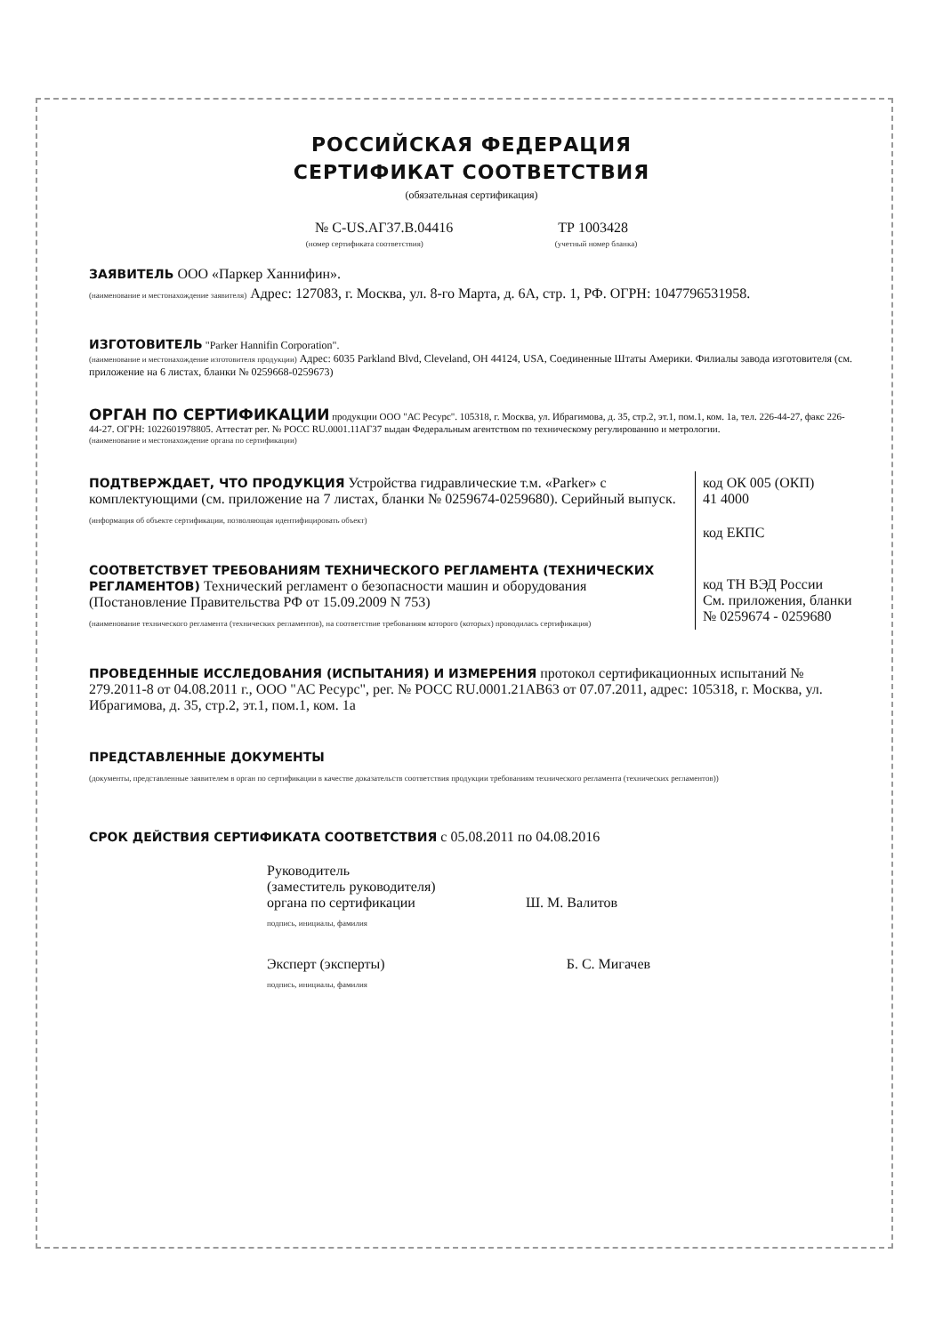РОССИЙСКАЯ ФЕДЕРАЦИЯ
СЕРТИФИКАТ СООТВЕТСТВИЯ
(обязательная сертификация)
№ C-US.АГ37.В.04416 ТР 1003428
(номер сертификата соответствия) (учетный номер бланка)
ЗАЯВИТЕЛЬ ООО «Паркер Ханнифин».
(наименование и местонахождение заявителя) Адрес: 127083, г. Москва, ул. 8-го Марта, д. 6А, стр. 1, РФ. ОГРН: 1047796531958.
ИЗГОТОВИТЕЛЬ "Parker Hannifin Corporation".
(наименование и местонахождение изготовителя продукции) Адрес: 6035 Parkland Blvd, Cleveland, OH 44124, USA, Соединенные Штаты Америки. Филиалы завода изготовителя (см. приложение на 6 листах, бланки № 0259668-0259673)
ОРГАН ПО СЕРТИФИКАЦИИ продукции ООО "АС Ресурс". 105318, г. Москва, ул. Ибрагимова, д. 35, стр.2, эт.1, пом.1, ком. 1а, тел. 226-44-27, факс 226-44-27. ОГРН: 1022601978805. Аттестат рег. № РОСС RU.0001.11АГ37 выдан Федеральным агентством по техническому регулированию и метрологии.
(наименование и местонахождение органа по сертификации)
ПОДТВЕРЖДАЕТ, ЧТО ПРОДУКЦИЯ Устройства гидравлические т.м. «Parker» с комплектующими (см. приложение на 7 листах, бланки № 0259674-0259680). Серийный выпуск.
(информация об объекте сертификации, позволяющая идентифицировать объект)
СООТВЕТСТВУЕТ ТРЕБОВАНИЯМ ТЕХНИЧЕСКОГО РЕГЛАМЕНТА (ТЕХНИЧЕСКИХ РЕГЛАМЕНТОВ) Технический регламент о безопасности машин и оборудования (Постановление Правительства РФ от 15.09.2009 N 753)
(наименование технического регламента (технических регламентов), на соответствие требованиям которого (которых) проводилась сертификация)
код ОК 005 (ОКП)
41 4000
код ЕКПС
код ТН ВЭД России
См. приложения, бланки № 0259674 - 0259680
ПРОВЕДЕННЫЕ ИССЛЕДОВАНИЯ (ИСПЫТАНИЯ) И ИЗМЕРЕНИЯ протокол сертификационных испытаний № 279.2011-8 от 04.08.2011 г., ООО "АС Ресурс", рег. № РОСС RU.0001.21АВ63 от 07.07.2011, адрес: 105318, г. Москва, ул. Ибрагимова, д. 35, стр.2, эт.1, пом.1, ком. 1а
ПРЕДСТАВЛЕННЫЕ ДОКУМЕНТЫ
(документы, представленные заявителем в орган по сертификации в качестве доказательств соответствия продукции требованиям технического регламента (технических регламентов))
СРОК ДЕЙСТВИЯ СЕРТИФИКАТА СООТВЕТСТВИЯ с 05.08.2011 по 04.08.2016
Руководитель
(заместитель руководителя)
органа по сертификации Ш. М. Валитов
подпись, инициалы, фамилия
Эксперт (эксперты) Б. С. Мигачев
подпись, инициалы, фамилия